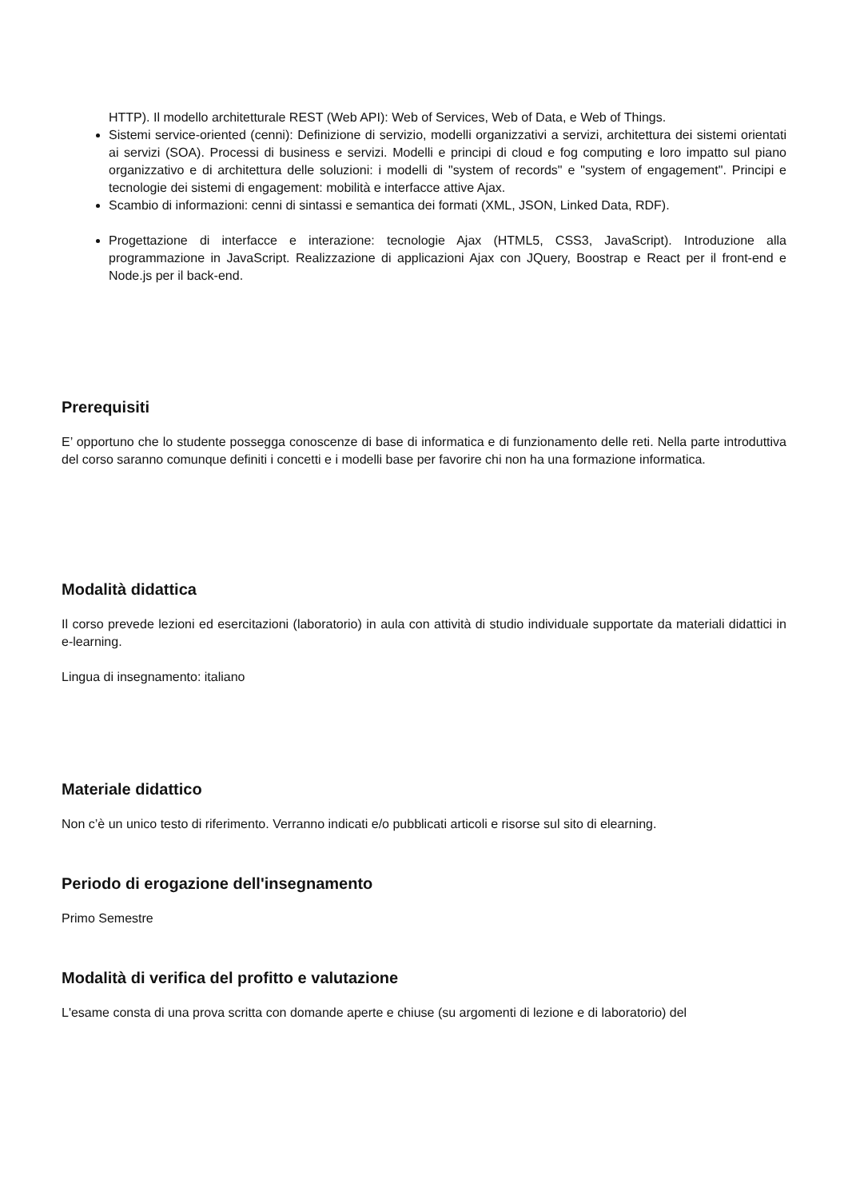HTTP). Il modello architetturale REST (Web API): Web of Services, Web of Data, e Web of Things.
Sistemi service-oriented (cenni): Definizione di servizio, modelli organizzativi a servizi, architettura dei sistemi orientati ai servizi (SOA). Processi di business e servizi. Modelli e principi di cloud e fog computing e loro impatto sul piano organizzativo e di architettura delle soluzioni: i modelli di "system of records" e "system of engagement". Principi e tecnologie dei sistemi di engagement: mobilità e interfacce attive Ajax.
Scambio di informazioni: cenni di sintassi e semantica dei formati (XML, JSON, Linked Data, RDF).
Progettazione di interfacce e interazione: tecnologie Ajax (HTML5, CSS3, JavaScript). Introduzione alla programmazione in JavaScript. Realizzazione di applicazioni Ajax con JQuery, Boostrap e React per il front-end e Node.js per il back-end.
Prerequisiti
E’ opportuno che lo studente possegga conoscenze di base di informatica e di funzionamento delle reti. Nella parte introduttiva del corso saranno comunque definiti i concetti e i modelli base per favorire chi non ha una formazione informatica.
Modalità didattica
Il corso prevede lezioni ed esercitazioni (laboratorio) in aula con attività di studio individuale supportate da materiali didattici in e-learning.
Lingua di insegnamento: italiano
Materiale didattico
Non c’è un unico testo di riferimento. Verranno indicati e/o pubblicati articoli e risorse sul sito di elearning.
Periodo di erogazione dell'insegnamento
Primo Semestre
Modalità di verifica del profitto e valutazione
L'esame consta di una prova scritta con domande aperte e chiuse (su argomenti di lezione e di laboratorio) del